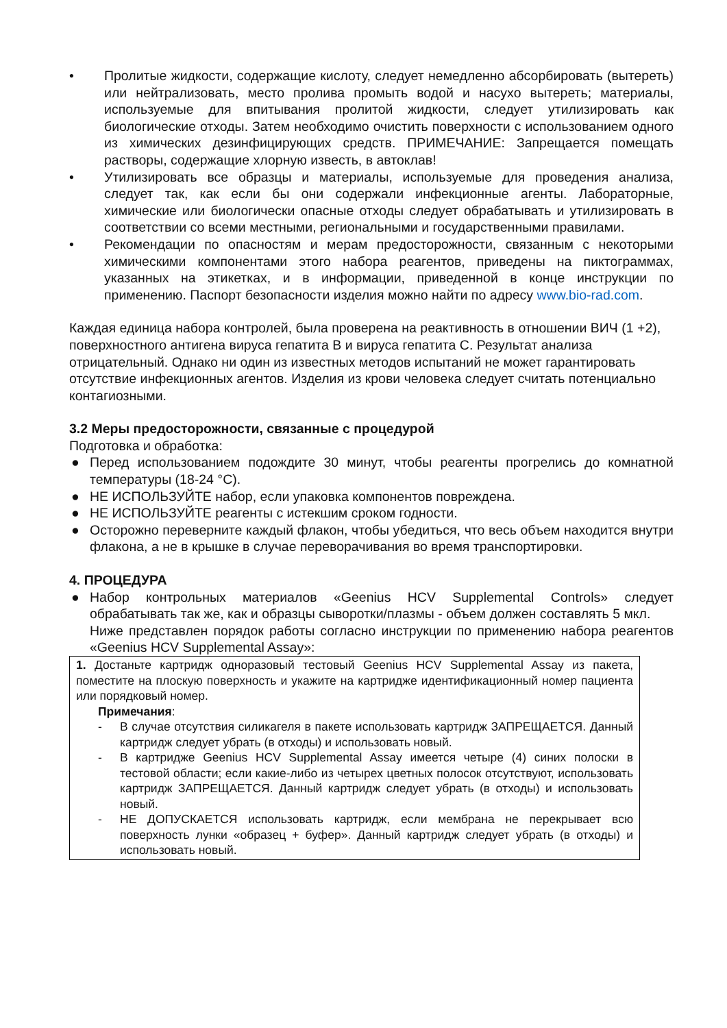• Пролитые жидкости, содержащие кислоту, следует немедленно абсорбировать (вытереть) или нейтрализовать, место пролива промыть водой и насухо вытереть; материалы, используемые для впитывания пролитой жидкости, следует утилизировать как биологические отходы. Затем необходимо очистить поверхности с использованием одного из химических дезинфицирующих средств. ПРИМЕЧАНИЕ: Запрещается помещать растворы, содержащие хлорную известь, в автоклав!
• Утилизировать все образцы и материалы, используемые для проведения анализа, следует так, как если бы они содержали инфекционные агенты. Лабораторные, химические или биологически опасные отходы следует обрабатывать и утилизировать в соответствии со всеми местными, региональными и государственными правилами.
• Рекомендации по опасностям и мерам предосторожности, связанным с некоторыми химическими компонентами этого набора реагентов, приведены на пиктограммах, указанных на этикетках, и в информации, приведенной в конце инструкции по применению. Паспорт безопасности изделия можно найти по адресу www.bio-rad.com.
Каждая единица набора контролей, была проверена на реактивность в отношении ВИЧ (1 +2), поверхностного антигена вируса гепатита В и вируса гепатита С. Результат анализа отрицательный. Однако ни один из известных методов испытаний не может гарантировать отсутствие инфекционных агентов. Изделия из крови человека следует считать потенциально контагиозными.
3.2 Меры предосторожности, связанные с процедурой
Подготовка и обработка:
● Перед использованием подождите 30 минут, чтобы реагенты прогрелись до комнатной температуры (18-24 °C).
● НЕ ИСПОЛЬЗУЙТЕ набор, если упаковка компонентов повреждена.
● НЕ ИСПОЛЬЗУЙТЕ реагенты с истекшим сроком годности.
● Осторожно переверните каждый флакон, чтобы убедиться, что весь объем находится внутри флакона, а не в крышке в случае переворачивания во время транспортировки.
4. ПРОЦЕДУРА
● Набор контрольных материалов «Geenius HCV Supplemental Controls» следует обрабатывать так же, как и образцы сыворотки/плазмы - объем должен составлять 5 мкл.
Ниже представлен порядок работы согласно инструкции по применению набора реагентов «Geenius HCV Supplemental Assay»:
| 1. Достаньте картридж одноразовый тестовый Geenius HCV Supplemental Assay из пакета, поместите на плоскую поверхность и укажите на картридже идентификационный номер пациента или порядковый номер. Примечания : - В случае отсутствия силикагеля в пакете использовать картридж ЗАПРЕЩАЕТСЯ. Данный картридж следует убрать (в отходы) и использовать новый. - В картридже Geenius HCV Supplemental Assay имеется четыре (4) синих полоски в тестовой области; если какие-либо из четырех цветных полосок отсутствуют, использовать картридж ЗАПРЕЩАЕТСЯ. Данный картридж следует убрать (в отходы) и использовать новый. - НЕ ДОПУСКАЕТСЯ использовать картридж, если мембрана не перекрывает всю поверхность лунки «образец + буфер». Данный картридж следует убрать (в отходы) и использовать новый. |